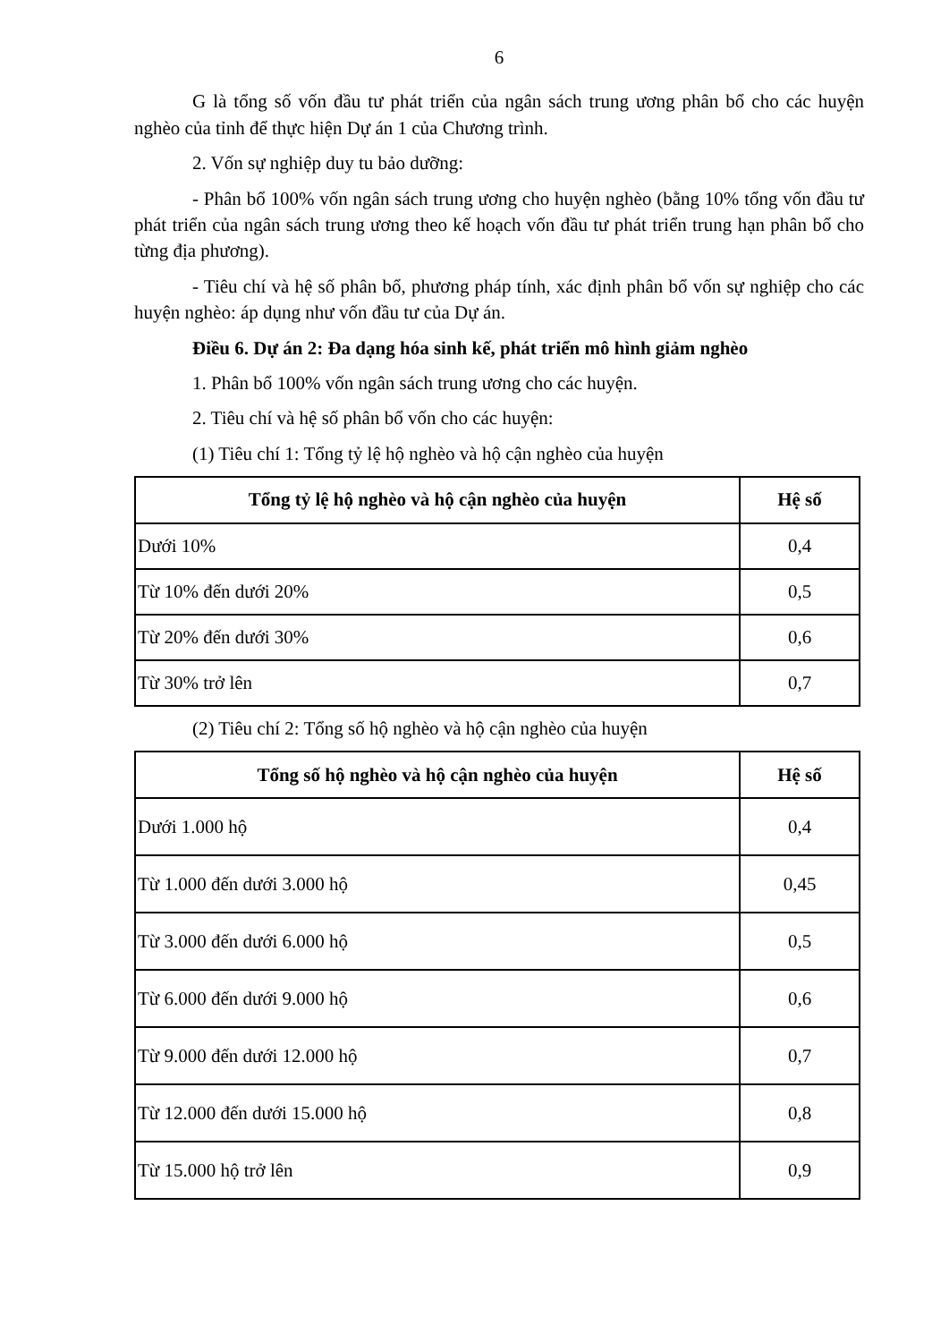6
G là tổng số vốn đầu tư phát triển của ngân sách trung ương phân bổ cho các huyện nghèo của tỉnh để thực hiện Dự án 1 của Chương trình.
2. Vốn sự nghiệp duy tu bảo dưỡng:
- Phân bổ 100% vốn ngân sách trung ương cho huyện nghèo (bằng 10% tổng vốn đầu tư phát triển của ngân sách trung ương theo kế hoạch vốn đầu tư phát triển trung hạn phân bổ cho từng địa phương).
- Tiêu chí và hệ số phân bổ, phương pháp tính, xác định phân bổ vốn sự nghiệp cho các huyện nghèo: áp dụng như vốn đầu tư của Dự án.
Điều 6. Dự án 2: Đa dạng hóa sinh kế, phát triển mô hình giảm nghèo
1. Phân bổ 100% vốn ngân sách trung ương cho các huyện.
2. Tiêu chí và hệ số phân bổ vốn cho các huyện:
(1) Tiêu chí 1: Tổng tỷ lệ hộ nghèo và hộ cận nghèo của huyện
| Tổng tỷ lệ hộ nghèo và hộ cận nghèo của huyện | Hệ số |
| --- | --- |
| Dưới 10% | 0,4 |
| Từ 10% đến dưới 20% | 0,5 |
| Từ 20% đến dưới 30% | 0,6 |
| Từ 30% trở lên | 0,7 |
(2) Tiêu chí 2: Tổng số hộ nghèo và hộ cận nghèo của huyện
| Tổng số hộ nghèo và hộ cận nghèo của huyện | Hệ số |
| --- | --- |
| Dưới 1.000 hộ | 0,4 |
| Từ 1.000 đến dưới 3.000 hộ | 0,45 |
| Từ 3.000 đến dưới 6.000 hộ | 0,5 |
| Từ 6.000 đến dưới 9.000 hộ | 0,6 |
| Từ 9.000 đến dưới 12.000 hộ | 0,7 |
| Từ 12.000 đến dưới 15.000 hộ | 0,8 |
| Từ 15.000 hộ trở lên | 0,9 |